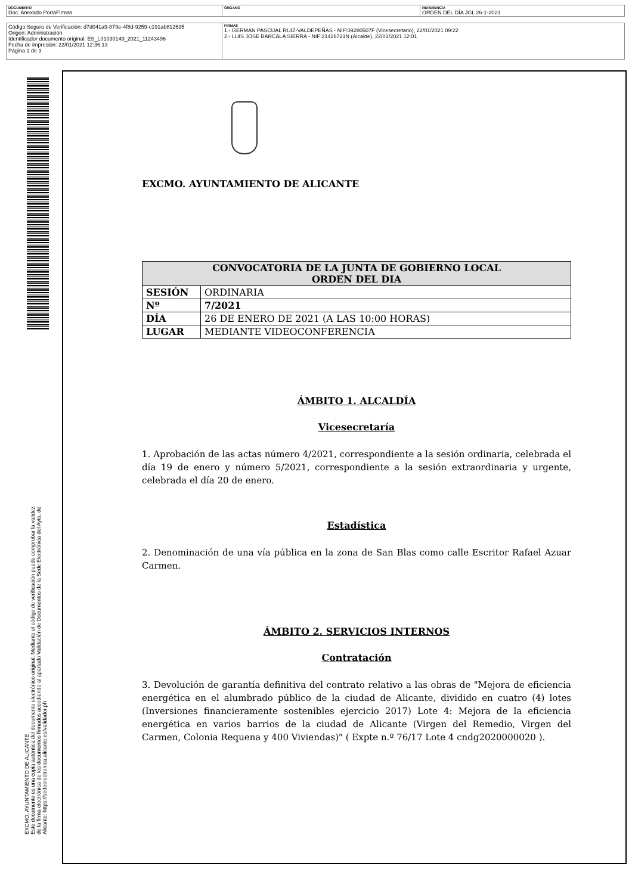| DOCUMENTO Doc. Anexado PortaFirmas | ÓRGANO | REFERENCIA ORDEN DEL DÍA JGL 26-1-2021 |
| Código Seguro de Verificación: d7d041a9-879e-4f8d-9259-c191ab812635 Origen: Administración Identificador documento original: ES_L01030149_2021_11243496 Fecha de impresión: 22/01/2021 12:36:13 Página 1 de 3 | FIRMAS 1.- GERMAN PASCUAL RUIZ-VALDEPEÑAS - NIF:09280507F (Vicesecretario), 22/01/2021 09:22 2.- LUIS JOSE BARCALA SIERRA - NIF:21428721N (Alcalde), 22/01/2021 12:01 |
EXCMO. AYUNTAMIENTO DE ALICANTE
Este documento es una copia auténtica del documento electrónico original. Mediante el código de verificación puede comprobar la validez
de la firma electrónica de los documentos firmados accediendo al apartado Validación de Documentos de la Sede Electrónica del Ayto. de
Alicante: https://sedeelectronica.alicante.es/validador.ph
EXCMO. AYUNTAMIENTO DE ALICANTE
| CONVOCATORIA DE LA JUNTA DE GOBIERNO LOCAL ORDEN DEL DIA | |
| --- | --- |
| SESIÓN | ORDINARIA |
| Nº | 7/2021 |
| DÍA | 26 DE ENERO DE 2021 (A LAS 10:00 HORAS) |
| LUGAR | MEDIANTE VIDEOCONFERENCIA |
ÁMBITO 1. ALCALDÍA
Vicesecretaría
1. Aprobación de las actas número 4/2021, correspondiente a la sesión ordinaria, celebrada el día 19 de enero y número 5/2021, correspondiente a la sesión extraordinaria y urgente, celebrada el día 20 de enero.
Estadística
2. Denominación de una vía pública en la zona de San Blas como calle Escritor Rafael Azuar Carmen.
ÁMBITO 2. SERVICIOS INTERNOS
Contratación
3. Devolución de garantía definitiva del contrato relativo a las obras de "Mejora de eficiencia energética en el alumbrado público de la ciudad de Alicante, dividido en cuatro (4) lotes (Inversiones financieramente sostenibles ejercicio 2017) Lote 4: Mejora de la eficiencia energética en varios barrios de la ciudad de Alicante (Virgen del Remedio, Virgen del Carmen, Colonia Requena y 400 Viviendas)" ( Expte n.º 76/17 Lote 4 cndg2020000020 ).